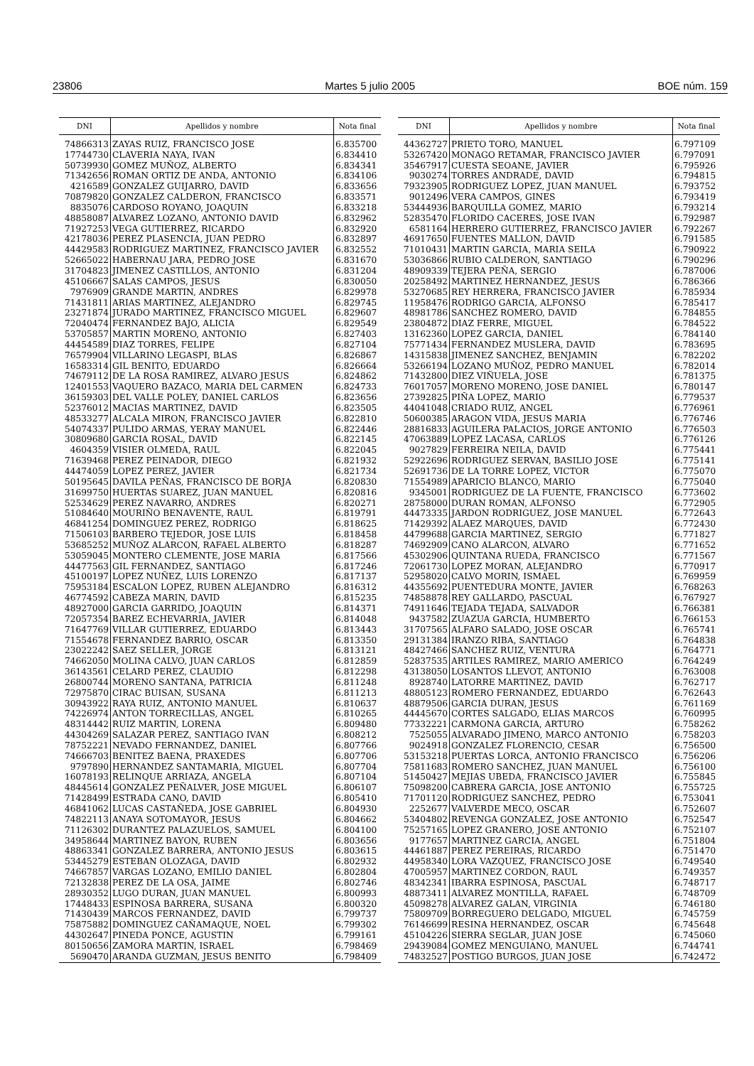23806 Martes 5 julio 2005 BOE núm. 159
| DNI | Apellidos y nombre | Nota final |
| --- | --- | --- |
| 74866313 | ZAYAS RUIZ, FRANCISCO JOSE | 6.835700 |
| 17744730 | CLAVERIA NAYA, IVAN | 6.834410 |
| 50739930 | GOMEZ MUÑOZ, ALBERTO | 6.834341 |
| 71342656 | ROMAN ORTIZ DE ANDA, ANTONIO | 6.834106 |
| 4216589 | GONZALEZ GUIJARRO, DAVID | 6.833656 |
| 70879820 | GONZALEZ CALDERON, FRANCISCO | 6.833571 |
| 8835076 | CARDOSO ROYANO, JOAQUIN | 6.833218 |
| 48858087 | ALVAREZ LOZANO, ANTONIO DAVID | 6.832962 |
| 71927253 | VEGA GUTIERREZ, RICARDO | 6.832920 |
| 42178036 | PEREZ PLASENCIA, JUAN PEDRO | 6.832897 |
| 44429583 | RODRIGUEZ MARTINEZ, FRANCISCO JAVIER | 6.832552 |
| 52665022 | HABERNAU JARA, PEDRO JOSE | 6.831670 |
| 31704823 | JIMENEZ CASTILLOS, ANTONIO | 6.831204 |
| 45106667 | SALAS CAMPOS, JESUS | 6.830050 |
| 7976909 | GRANDE MARTIN, ANDRES | 6.829978 |
| 71431811 | ARIAS MARTINEZ, ALEJANDRO | 6.829745 |
| 23271874 | JURADO MARTINEZ, FRANCISCO MIGUEL | 6.829607 |
| 72040474 | FERNANDEZ BAJO, ALICIA | 6.829549 |
| 53705857 | MARTIN MORENO, ANTONIO | 6.827403 |
| 44454589 | DIAZ TORRES, FELIPE | 6.827104 |
| 76579904 | VILLARINO LEGASPI, BLAS | 6.826867 |
| 16583314 | GIL BENITO, EDUARDO | 6.826664 |
| 74679112 | DE LA ROSA RAMIREZ, ALVARO JESUS | 6.824862 |
| 12401553 | VAQUERO BAZACO, MARIA DEL CARMEN | 6.824733 |
| 36159303 | DEL VALLE POLEY, DANIEL CARLOS | 6.823656 |
| 52376012 | MACIAS MARTINEZ, DAVID | 6.823505 |
| 48533277 | ALCALA MIRON, FRANCISCO JAVIER | 6.822810 |
| 54074337 | PULIDO ARMAS, YERAY MANUEL | 6.822446 |
| 30809680 | GARCIA ROSAL, DAVID | 6.822145 |
| 4604359 | VISIER OLMEDA, RAUL | 6.822045 |
| 71639468 | PEREZ PEINADOR, DIEGO | 6.821932 |
| 44474059 | LOPEZ PEREZ, JAVIER | 6.821734 |
| 50195645 | DAVILA PEÑAS, FRANCISCO DE BORJA | 6.820830 |
| 31699750 | HUERTAS SUAREZ, JUAN MANUEL | 6.820816 |
| 52534629 | PEREZ NAVARRO, ANDRES | 6.820271 |
| 51084640 | MOURIÑO BENAVENTE, RAUL | 6.819791 |
| 46841254 | DOMINGUEZ PEREZ, RODRIGO | 6.818625 |
| 71506103 | BARBERO TEJEDOR, JOSE LUIS | 6.818458 |
| 53685252 | MUÑOZ ALARCON, RAFAEL ALBERTO | 6.818287 |
| 53059045 | MONTERO CLEMENTE, JOSE MARIA | 6.817566 |
| 44477563 | GIL FERNANDEZ, SANTIAGO | 6.817246 |
| 45100197 | LOPEZ NUÑEZ, LUIS LORENZO | 6.817137 |
| 75953184 | ESCALON LOPEZ, RUBEN ALEJANDRO | 6.816312 |
| 46774592 | CABEZA MARIN, DAVID | 6.815235 |
| 48927000 | GARCIA GARRIDO, JOAQUIN | 6.814371 |
| 72057354 | BAREZ ECHEVARRIA, JAVIER | 6.814048 |
| 71647769 | VILLAR GUTIERREZ, EDUARDO | 6.813443 |
| 71554678 | FERNANDEZ BARRIO, OSCAR | 6.813350 |
| 23022242 | SAEZ SELLER, JORGE | 6.813121 |
| 74662050 | MOLINA CALVO, JUAN CARLOS | 6.812859 |
| 36143561 | CELARD PEREZ, CLAUDIO | 6.812298 |
| 26800744 | MORENO SANTANA, PATRICIA | 6.811248 |
| 72975870 | CIRAC BUISAN, SUSANA | 6.811213 |
| 30943922 | RAYA RUIZ, ANTONIO MANUEL | 6.810637 |
| 74226974 | ANTON TORRECILLAS, ANGEL | 6.810265 |
| 48314442 | RUIZ MARTIN, LORENA | 6.809480 |
| 44304269 | SALAZAR PEREZ, SANTIAGO IVAN | 6.808212 |
| 78752221 | NEVADO FERNANDEZ, DANIEL | 6.807766 |
| 74666703 | BENITEZ BAENA, PRAXEDES | 6.807706 |
| 9797890 | HERNANDEZ SANTAMARIA, MIGUEL | 6.807704 |
| 16078193 | RELINQUE ARRIAZA, ANGELA | 6.807104 |
| 48445614 | GONZALEZ PEÑALVER, JOSE MIGUEL | 6.806107 |
| 71428499 | ESTRADA CANO, DAVID | 6.805410 |
| 46841062 | LUCAS CASTAÑEDA, JOSE GABRIEL | 6.804930 |
| 74822113 | ANAYA SOTOMAYOR, JESUS | 6.804662 |
| 71126302 | DURANTEZ PALAZUELOS, SAMUEL | 6.804100 |
| 34958644 | MARTINEZ BAYON, RUBEN | 6.803656 |
| 48863341 | GONZALEZ BARRERA, ANTONIO JESUS | 6.803615 |
| 53445279 | ESTEBAN OLOZAGA, DAVID | 6.802932 |
| 74667857 | VARGAS LOZANO, EMILIO DANIEL | 6.802804 |
| 72132838 | PEREZ DE LA OSA, JAIME | 6.802746 |
| 28930352 | LUGO DURAN, JUAN MANUEL | 6.800993 |
| 17448433 | ESPINOSA BARRERA, SUSANA | 6.800320 |
| 71430439 | MARCOS FERNANDEZ, DAVID | 6.799737 |
| 75875882 | DOMINGUEZ CAÑAMAQUE, NOEL | 6.799302 |
| 44302647 | PINEDA PONCE, AGUSTIN | 6.799161 |
| 80150656 | ZAMORA MARTIN, ISRAEL | 6.798469 |
| 5690470 | ARANDA GUZMAN, JESUS BENITO | 6.798409 |
| DNI | Apellidos y nombre | Nota final |
| --- | --- | --- |
| 44362727 | PRIETO TORO, MANUEL | 6.797109 |
| 53267420 | MONAGO RETAMAR, FRANCISCO JAVIER | 6.797091 |
| 35467917 | CUESTA SEOANE, JAVIER | 6.795926 |
| 9030274 | TORRES ANDRADE, DAVID | 6.794815 |
| 79323905 | RODRIGUEZ LOPEZ, JUAN MANUEL | 6.793752 |
| 9012496 | VERA CAMPOS, GINES | 6.793419 |
| 53444936 | BARQUILLA GOMEZ, MARIO | 6.793214 |
| 52835470 | FLORIDO CACERES, JOSE IVAN | 6.792987 |
| 6581164 | HERRERO GUTIERREZ, FRANCISCO JAVIER | 6.792267 |
| 46917650 | FUENTES MALLON, DAVID | 6.791585 |
| 71010431 | MARTIN GARCIA, MARIA SEILA | 6.790922 |
| 53036866 | RUBIO CALDERON, SANTIAGO | 6.790296 |
| 48909339 | TEJERA PEÑA, SERGIO | 6.787006 |
| 20258492 | MARTINEZ HERNANDEZ, JESUS | 6.786366 |
| 53270685 | REY HERRERA, FRANCISCO JAVIER | 6.785934 |
| 11958476 | RODRIGO GARCIA, ALFONSO | 6.785417 |
| 48981786 | SANCHEZ ROMERO, DAVID | 6.784855 |
| 23804872 | DIAZ FERRE, MIGUEL | 6.784522 |
| 13162360 | LOPEZ GARCIA, DANIEL | 6.784140 |
| 75771434 | FERNANDEZ MUSLERA, DAVID | 6.783695 |
| 14315838 | JIMENEZ SANCHEZ, BENJAMIN | 6.782202 |
| 53266194 | LOZANO MUÑOZ, PEDRO MANUEL | 6.782014 |
| 71432800 | DIEZ VIÑUELA, JOSE | 6.781375 |
| 76017057 | MORENO MORENO, JOSE DANIEL | 6.780147 |
| 27392825 | PIÑA LOPEZ, MARIO | 6.779537 |
| 44041048 | CRIADO RUIZ, ANGEL | 6.776961 |
| 50600385 | ARAGON VIDA, JESUS MARIA | 6.776746 |
| 28816833 | AGUILERA PALACIOS, JORGE ANTONIO | 6.776503 |
| 47063889 | LOPEZ LACASA, CARLOS | 6.776126 |
| 9027829 | FERREIRA NEILA, DAVID | 6.775441 |
| 52922696 | RODRIGUEZ SERVAN, BASILIO JOSE | 6.775141 |
| 52691736 | DE LA TORRE LOPEZ, VICTOR | 6.775070 |
| 71554989 | APARICIO BLANCO, MARIO | 6.775040 |
| 9345001 | RODRIGUEZ DE LA FUENTE, FRANCISCO | 6.773602 |
| 28758000 | DURAN ROMAN, ALFONSO | 6.772905 |
| 44473335 | JARDON RODRIGUEZ, JOSE MANUEL | 6.772643 |
| 71429392 | ALAEZ MARQUES, DAVID | 6.772430 |
| 44799688 | GARCIA MARTINEZ, SERGIO | 6.771827 |
| 74692909 | CANO ALARCON, ALVARO | 6.771652 |
| 45302906 | QUINTANA RUEDA, FRANCISCO | 6.771567 |
| 72061730 | LOPEZ MORAN, ALEJANDRO | 6.770917 |
| 52958020 | CALVO MORIN, ISMAEL | 6.769959 |
| 44355692 | PUENTEDURA MONTE, JAVIER | 6.768263 |
| 74858878 | REY GALLARDO, PASCUAL | 6.767927 |
| 74911646 | TEJADA TEJADA, SALVADOR | 6.766381 |
| 9437582 | ZUAZUA GARCIA, HUMBERTO | 6.766153 |
| 31707565 | ALFARO SALADO, JOSE OSCAR | 6.765741 |
| 29131384 | IRANZO RIBA, SANTIAGO | 6.764838 |
| 48427466 | SANCHEZ RUIZ, VENTURA | 6.764771 |
| 52837535 | ARTILES RAMIREZ, MARIO AMERICO | 6.764249 |
| 43138050 | LOSANTOS LLEVOT, ANTONIO | 6.763008 |
| 8928740 | LATORRE MARTINEZ, DAVID | 6.762717 |
| 48805123 | ROMERO FERNANDEZ, EDUARDO | 6.762643 |
| 48879506 | GARCIA DURAN, JESUS | 6.761169 |
| 44445670 | CORTES SALGADO, ELIAS MARCOS | 6.760995 |
| 77332221 | CARMONA GARCIA, ARTURO | 6.758262 |
| 7525055 | ALVARADO JIMENO, MARCO ANTONIO | 6.758203 |
| 9024918 | GONZALEZ FLORENCIO, CESAR | 6.756500 |
| 53153218 | PUERTAS LORCA, ANTONIO FRANCISCO | 6.756206 |
| 75811683 | ROMERO SANCHEZ, JUAN MANUEL | 6.756100 |
| 51450427 | MEJIAS UBEDA, FRANCISCO JAVIER | 6.755845 |
| 75098200 | CABRERA GARCIA, JOSE ANTONIO | 6.755725 |
| 71701120 | RODRIGUEZ SANCHEZ, PEDRO | 6.753041 |
| 2252677 | VALVERDE MECO, OSCAR | 6.752607 |
| 53404802 | REVENGA GONZALEZ, JOSE ANTONIO | 6.752547 |
| 75257165 | LOPEZ GRANERO, JOSE ANTONIO | 6.752107 |
| 9177657 | MARTINEZ GARCIA, ANGEL | 6.751804 |
| 44461887 | PEREZ PEREIRAS, RICARDO | 6.751470 |
| 44958340 | LORA VAZQUEZ, FRANCISCO JOSE | 6.749540 |
| 47005957 | MARTINEZ CORDON, RAUL | 6.749357 |
| 48342341 | IBARRA ESPINOSA, PASCUAL | 6.748717 |
| 48873411 | ALVAREZ MONTILLA, RAFAEL | 6.748709 |
| 45098278 | ALVAREZ GALAN, VIRGINIA | 6.746180 |
| 75809709 | BORREGUERO DELGADO, MIGUEL | 6.745759 |
| 76146699 | RESINA HERNANDEZ, OSCAR | 6.745648 |
| 45104226 | SIERRA SEGLAR, JUAN JOSE | 6.745060 |
| 29439084 | GOMEZ MENGUIANO, MANUEL | 6.744741 |
| 74832527 | POSTIGO BURGOS, JUAN JOSE | 6.742472 |